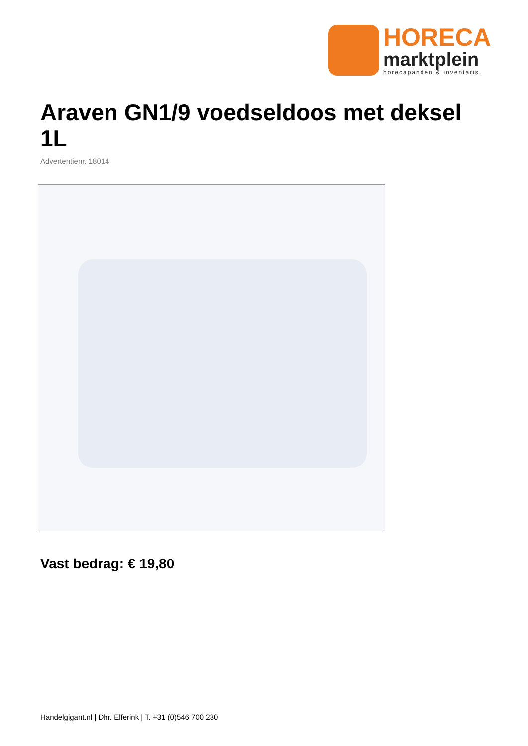HORECA
marktplein
horecapanden & inventaris.
Araven GN1/9 voedseldoos met deksel 1L
Advertentienr. 18014
Vast bedrag: € 19,80
Handelgigant.nl | Dhr. Elferink | T. +31 (0)546 700 230